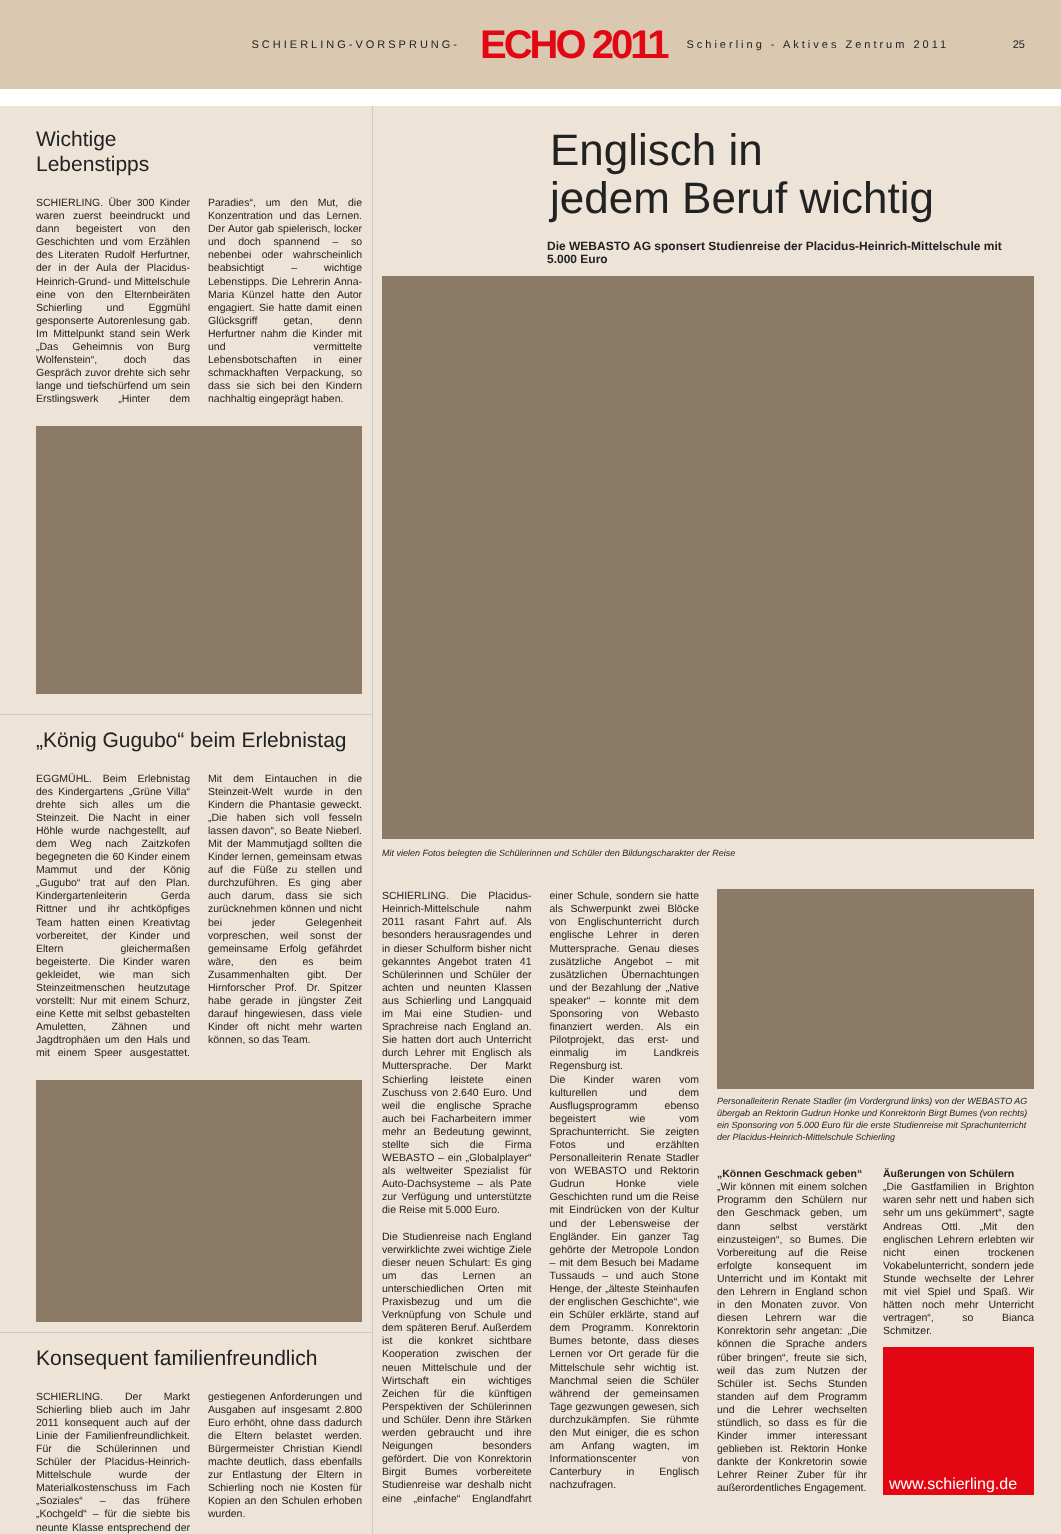SCHIERLING-VORSPRUNG-
ECHO 2011
Schierling - Aktives Zentrum 2011
25
Wichtige
Lebenstipps
SCHIERLING. Über 300 Kinder waren zuerst beeindruckt und dann begeistert von den Geschichten und vom Erzählen des Literaten Rudolf Herfurtner, der in der Aula der Placidus-Heinrich-Grund- und Mittelschule eine von den Elternbeiräten Schierling und Eggmühl gesponserte Autorenlesung gab. Im Mittelpunkt stand sein Werk „Das Geheimnis von Burg Wolfenstein“, doch das Gespräch zuvor drehte sich sehr lange und tiefschürfend um sein Erstlingswerk „Hinter dem Paradies“, um den Mut, die Konzentration und das Lernen. Der Autor gab spielerisch, locker und doch spannend – so nebenbei oder wahrscheinlich beabsichtigt – wichtige Lebenstipps. Die Lehrerin Anna-Maria Künzel hatte den Autor engagiert. Sie hatte damit einen Glücksgriff getan, denn Herfurtner nahm die Kinder mit und vermittelte Lebensbotschaften in einer schmackhaften Verpackung, so dass sie sich bei den Kindern nachhaltig eingeprägt haben.
„König Gugubo“ beim Erlebnistag
EGGMÜHL. Beim Erlebnistag des Kindergartens „Grüne Villa“ drehte sich alles um die Steinzeit. Die Nacht in einer Höhle wurde nachgestellt, auf dem Weg nach Zaitzkofen begegneten die 60 Kinder einem Mammut und der König „Gugubo“ trat auf den Plan. Kindergartenleiterin Gerda Rittner und ihr achtköpfiges Team hatten einen Kreativtag vorbereitet, der Kinder und Eltern gleichermaßen begeisterte. Die Kinder waren gekleidet, wie man sich Steinzeitmenschen heutzutage vorstellt: Nur mit einem Schurz, eine Kette mit selbst gebastelten Amuletten, Zähnen und Jagdtrophäen um den Hals und mit einem Speer ausgestattet. Mit dem Eintauchen in die Steinzeit-Welt wurde in den Kindern die Phantasie geweckt. „Die haben sich voll fesseln lassen davon“, so Beate Nieberl. Mit der Mammutjagd sollten die Kinder lernen, gemeinsam etwas auf die Füße zu stellen und durchzuführen. Es ging aber auch darum, dass sie sich zurücknehmen können und nicht bei jeder Gelegenheit vorpreschen, weil sonst der gemeinsame Erfolg gefährdet wäre, den es beim Zusammenhalten gibt. Der Hirnforscher Prof. Dr. Spitzer habe gerade in jüngster Zeit darauf hingewiesen, dass viele Kinder oft nicht mehr warten können, so das Team.
Konsequent familienfreundlich
SCHIERLING. Der Markt Schierling blieb auch im Jahr 2011 konsequent auch auf der Linie der Familienfreundlichkeit. Für die Schülerinnen und Schüler der Placidus-Heinrich-Mittelschule wurde der Materialkostenschuss im Fach „Soziales“ – das frühere „Kochgeld“ – für die siebte bis neunte Klasse entsprechend der gestiegenen Anforderungen und Ausgaben auf insgesamt 2.800 Euro erhöht, ohne dass dadurch die Eltern belastet werden. Bürgermeister Christian Kiendl machte deutlich, dass ebenfalls zur Entlastung der Eltern in Schierling noch nie Kosten für Kopien an den Schulen erhoben wurden.
Englisch in
jedem Beruf wichtig
Die WEBASTO AG sponsert Studienreise der Placidus-Heinrich-Mittelschule mit 5.000 Euro
Mit vielen Fotos belegten die Schülerinnen und Schüler den Bildungscharakter der Reise
SCHIERLING. Die Placidus-Heinrich-Mittelschule nahm 2011 rasant Fahrt auf. Als besonders herausragendes und in dieser Schulform bisher nicht gekanntes Angebot traten 41 Schülerinnen und Schüler der achten und neunten Klassen aus Schierling und Langquaid im Mai eine Studien- und Sprachreise nach England an. Sie hatten dort auch Unterricht durch Lehrer mit Englisch als Muttersprache. Der Markt Schierling leistete einen Zuschuss von 2.640 Euro. Und weil die englische Sprache auch bei Facharbeitern immer mehr an Bedeutung gewinnt, stellte sich die Firma WEBASTO – ein „Globalplayer“ als weltweiter Spezialist für Auto-Dachsysteme – als Pate zur Verfügung und unterstützte die Reise mit 5.000 Euro.
Die Studienreise nach England verwirklichte zwei wichtige Ziele dieser neuen Schulart: Es ging um das Lernen an unterschiedlichen Orten mit Praxisbezug und um die Verknüpfung von Schule und dem späteren Beruf. Außerdem ist die konkret sichtbare Kooperation zwischen der neuen Mittelschule und der Wirtschaft ein wichtiges Zeichen für die künftigen Perspektiven der Schülerinnen und Schüler. Denn ihre Stärken werden gebraucht und ihre Neigungen besonders gefördert. Die von Konrektorin Birgit Bumes vorbereitete Studienreise war deshalb nicht eine „einfache“ Englandfahrt einer Schule, sondern sie hatte als Schwerpunkt zwei Blöcke von Englischunterricht durch englische Lehrer in deren Muttersprache. Genau dieses zusätzliche Angebot – mit zusätzlichen Übernachtungen und der Bezahlung der „Native speaker“ – konnte mit dem Sponsoring von Webasto finanziert werden. Als ein Pilotprojekt, das erst- und einmalig im Landkreis Regensburg ist.
Die Kinder waren vom kulturellen und dem Ausflugsprogramm ebenso begeistert wie vom Sprachunterricht. Sie zeigten Fotos und erzählten Personalleiterin Renate Stadler von WEBASTO und Rektorin Gudrun Honke viele Geschichten rund um die Reise mit Eindrücken von der Kultur und der Lebensweise der Engländer. Ein ganzer Tag gehörte der Metropole London – mit dem Besuch bei Madame Tussauds – und auch Stone Henge, der „älteste Steinhaufen der englischen Geschichte“, wie ein Schüler erklärte, stand auf dem Programm. Konrektorin Bumes betonte, dass dieses Lernen vor Ort gerade für die Mittelschule sehr wichtig ist. Manchmal seien die Schüler während der gemeinsamen Tage gezwungen gewesen, sich durchzukämpfen. Sie rühmte den Mut einiger, die es schon am Anfang wagten, im Informationscenter von Canterbury in Englisch nachzufragen.
Personalleiterin Renate Stadler (im Vordergrund links) von der WEBASTO AG übergab an Rektorin Gudrun Honke und Konrektorin Birgt Bumes (von rechts) ein Sponsoring von 5.000 Euro für die erste Studienreise mit Sprachunterricht der Placidus-Heinrich-Mittelschule Schierling
„Können Geschmack geben“
„Wir können mit einem solchen Programm den Schülern nur den Geschmack geben, um dann selbst verstärkt einzusteigen“, so Bumes. Die Vorbereitung auf die Reise erfolgte konsequent im Unterricht und im Kontakt mit den Lehrern in England schon in den Monaten zuvor. Von diesen Lehrern war die Konrektorin sehr angetan: „Die können die Sprache anders rüber bringen“, freute sie sich, weil das zum Nutzen der Schüler ist. Sechs Stunden standen auf dem Programm und die Lehrer wechselten stündlich, so dass es für die Kinder immer interessant geblieben ist. Rektorin Honke dankte der Konkretorin sowie Lehrer Reiner Zuber für ihr außerordentliches Engagement.
Äußerungen von Schülern
„Die Gastfamilien in Brighton waren sehr nett und haben sich sehr um uns gekümmert“, sagte Andreas Ottl. „Mit den englischen Lehrern erlebten wir nicht einen trockenen Vokabelunterricht, sondern jede Stunde wechselte der Lehrer mit viel Spiel und Spaß. Wir hätten noch mehr Unterricht vertragen“, so Bianca Schmitzer.
www.schierling.de